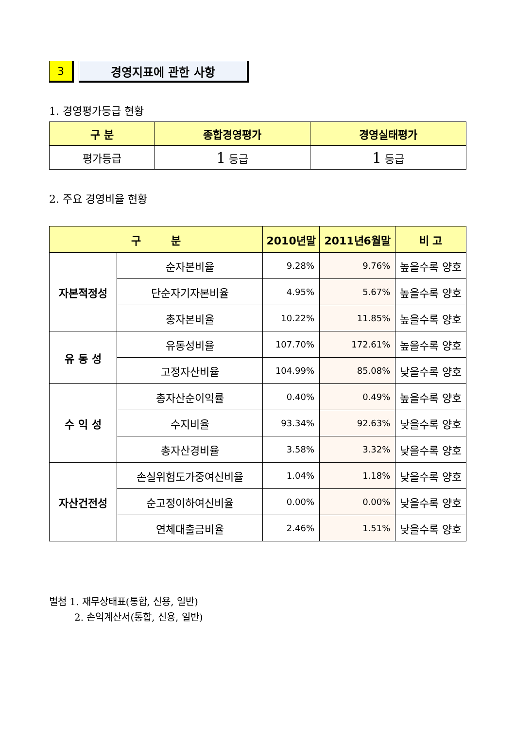3 경영지표에 관한 사항
1. 경영평가등급 현황
| 구 분 | 종합경영평가 | 경영실태평가 |
| --- | --- | --- |
| 평가등급 | 1 등급 | 1 등급 |
2. 주요 경영비율 현황
| 구 분 | | 2010년말 | 2011년6월말 | 비 고 |
| --- | --- | --- | --- | --- |
| 자본적정성 | 순자본비율 | 9.28% | 9.76% | 높을수록 양호 |
| | 단순자기자본비율 | 4.95% | 5.67% | 높을수록 양호 |
| | 총자본비율 | 10.22% | 11.85% | 높을수록 양호 |
| 유 동 성 | 유동성비율 | 107.70% | 172.61% | 높을수록 양호 |
| | 고정자산비율 | 104.99% | 85.08% | 낮을수록 양호 |
| 수 익 성 | 총자산순이익률 | 0.40% | 0.49% | 높을수록 양호 |
| | 수지비율 | 93.34% | 92.63% | 낮을수록 양호 |
| | 총자산경비율 | 3.58% | 3.32% | 낮을수록 양호 |
| 자산건전성 | 손실위험도가중여신비율 | 1.04% | 1.18% | 낮을수록 양호 |
| | 순고정이하여신비율 | 0.00% | 0.00% | 낮을수록 양호 |
| | 연체대출금비율 | 2.46% | 1.51% | 낮을수록 양호 |
별첨 1. 재무상태표(통합, 신용, 일반)
2. 손익계산서(통합, 신용, 일반)